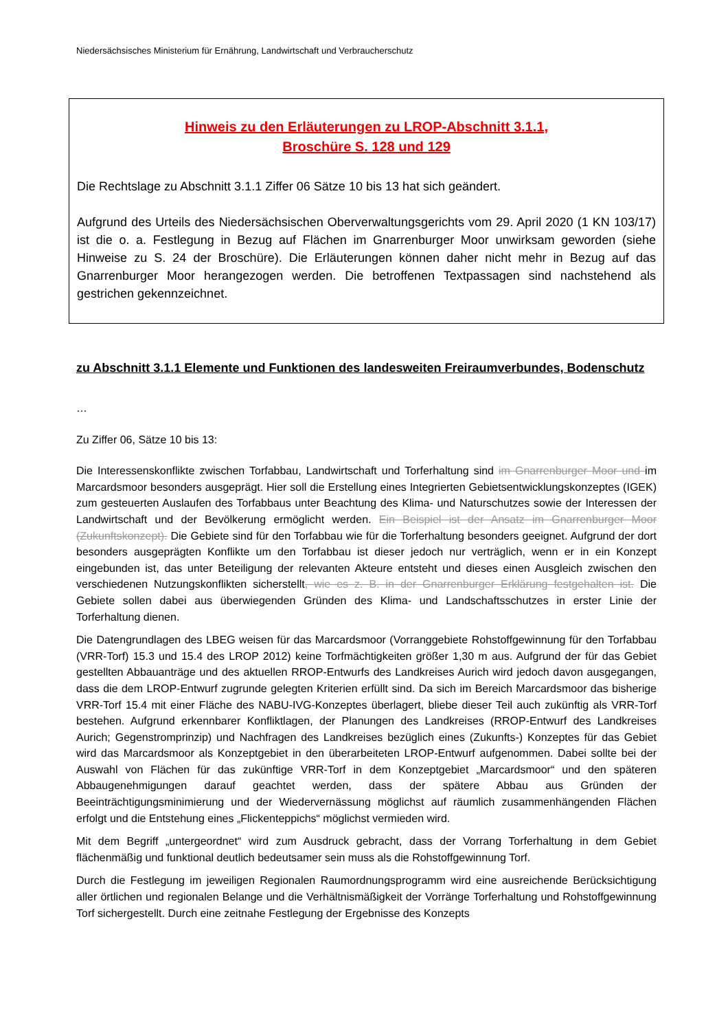Niedersächsisches Ministerium für Ernährung, Landwirtschaft und Verbraucherschutz
Hinweis zu den Erläuterungen zu LROP-Abschnitt 3.1.1,
Broschüre S. 128 und 129
Die Rechtslage zu Abschnitt 3.1.1 Ziffer 06 Sätze 10 bis 13 hat sich geändert.
Aufgrund des Urteils des Niedersächsischen Oberverwaltungsgerichts vom 29. April 2020 (1 KN 103/17) ist die o. a. Festlegung in Bezug auf Flächen im Gnarrenburger Moor unwirksam geworden (siehe Hinweise zu S. 24 der Broschüre). Die Erläuterungen können daher nicht mehr in Bezug auf das Gnarrenburger Moor herangezogen werden. Die betroffenen Textpassagen sind nachstehend als gestrichen gekennzeichnet.
zu Abschnitt 3.1.1 Elemente und Funktionen des landesweiten Freiraumverbundes, Bodenschutz
…
Zu Ziffer 06, Sätze 10 bis 13:
Die Interessenskonflikte zwischen Torfabbau, Landwirtschaft und Torferhaltung sind im Gnarrenburger Moor und im Marcardsmoor besonders ausgeprägt. Hier soll die Erstellung eines Integrierten Gebietsentwicklungskonzeptes (IGEK) zum gesteuerten Auslaufen des Torfabbaus unter Beachtung des Klima- und Naturschutzes sowie der Interessen der Landwirtschaft und der Bevölkerung ermöglicht werden. Ein Beispiel ist der Ansatz im Gnarrenburger Moor (Zukunftskonzept). Die Gebiete sind für den Torfabbau wie für die Torferhaltung besonders geeignet. Aufgrund der dort besonders ausgeprägten Konflikte um den Torfabbau ist dieser jedoch nur verträglich, wenn er in ein Konzept eingebunden ist, das unter Beteiligung der relevanten Akteure entsteht und dieses einen Ausgleich zwischen den verschiedenen Nutzungskonflikten sicherstellt, wie es z. B. in der Gnarrenburger Erklärung festgehalten ist. Die Gebiete sollen dabei aus überwiegenden Gründen des Klima- und Landschaftsschutzes in erster Linie der Torferhaltung dienen.
Die Datengrundlagen des LBEG weisen für das Marcardsmoor (Vorranggebiete Rohstoffgewinnung für den Torfabbau (VRR-Torf) 15.3 und 15.4 des LROP 2012) keine Torfmächtigkeiten größer 1,30 m aus. Aufgrund der für das Gebiet gestellten Abbauanträge und des aktuellen RROP-Entwurfs des Landkreises Aurich wird jedoch davon ausgegangen, dass die dem LROP-Entwurf zugrunde gelegten Kriterien erfüllt sind. Da sich im Bereich Marcardsmoor das bisherige VRR-Torf 15.4 mit einer Fläche des NABU-IVG-Konzeptes überlagert, bliebe dieser Teil auch zukünftig als VRR-Torf bestehen. Aufgrund erkennbarer Konfliktlagen, der Planungen des Landkreises (RROP-Entwurf des Landkreises Aurich; Gegenstromprinzip) und Nachfragen des Landkreises bezüglich eines (Zukunfts-) Konzeptes für das Gebiet wird das Marcardsmoor als Konzeptgebiet in den überarbeiteten LROP-Entwurf aufgenommen. Dabei sollte bei der Auswahl von Flächen für das zukünftige VRR-Torf in dem Konzeptgebiet „Marcardsmoor“ und den späteren Abbaugenehmigungen darauf geachtet werden, dass der spätere Abbau aus Gründen der Beeinträchtigungsminimierung und der Wiedervernässung möglichst auf räumlich zusammenhängenden Flächen erfolgt und die Entstehung eines „Flickenteppichs“ möglichst vermieden wird.
Mit dem Begriff „untergeordnet“ wird zum Ausdruck gebracht, dass der Vorrang Torferhaltung in dem Gebiet flächenmäßig und funktional deutlich bedeutsamer sein muss als die Rohstoffgewinnung Torf.
Durch die Festlegung im jeweiligen Regionalen Raumordnungsprogramm wird eine ausreichende Berücksichtigung aller örtlichen und regionalen Belange und die Verhältnismäßigkeit der Vorränge Torferhaltung und Rohstoffgewinnung Torf sichergestellt. Durch eine zeitnahe Festlegung der Ergebnisse des Konzepts